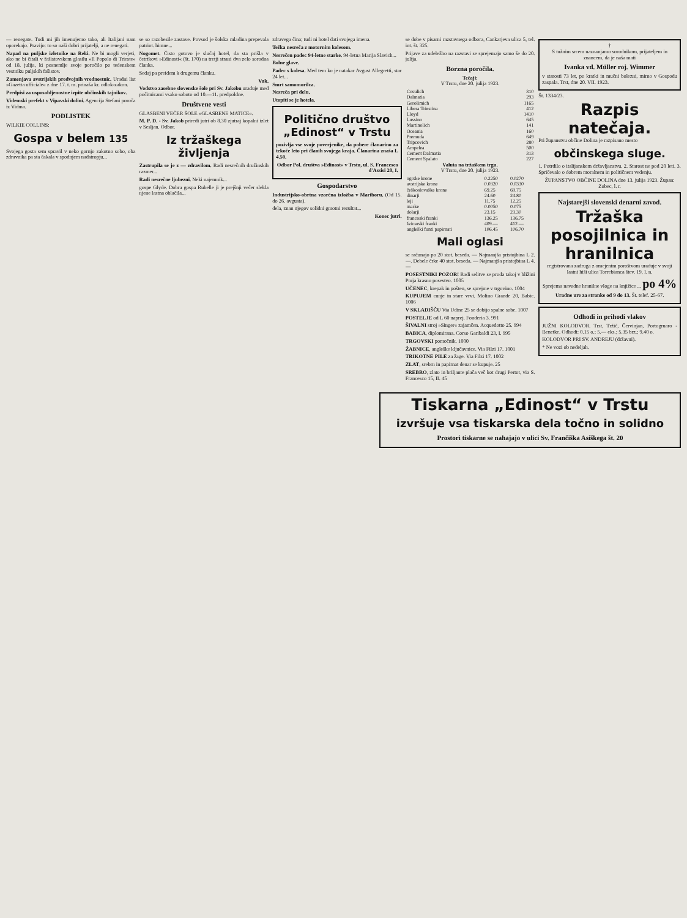— renegate. Tudi mi jih imenujemo tako, ali Italijani nam oporekajo. Pravijo: to so naši dobri prijatelji, a ne renegati.
Napad na puljske izletnike na Reki. Ne bi mogli verjeti, ako ne bi čitali v fašistovskem glasilu »Il Popolo di Trieste« od 18. julija, ki posnemlje svoje poročilo po tedenskem vestniku puljskih fašistov.
Zamenjava avstrijskih predvojnih vrednostnic. Uradni list »Gazetta ufficiale« z dne 17. t. m. prinaša kr. odlok-zakon.
Predpisi za usposobljenostne izpite občinskih tajnikov.
Videmski prefekt v Vipavski dolini. Agencija Stefani poroča iz Vidma.
PODLISTEK
WILKIE COLLINS:
Gospa v belem 135
Svojega gosta sem spravil v neko gornjo zakotno sobo, oba zdravnika pa sta čakala v spodnjem nadstropju...
se so razobesile zastave. Povsod je šolska mladina prepevala patriot. himne...
Nogomet. Čisto gotovo je slučaj hotel, da sta prišla v četrtkovi »Edinosti« (št. 170) na tretji strani dva zelo sorodna članka.
Sedaj pa preidem k drugemu članku.
Vuk.
Vodstvo zasebne slovenske šole pri Sv. Jakobu uraduje med počitnicami vsako soboto od 10.—11. predpoldne.
Društvene vesti
GLASBENI VEČER ŠOLE »GLASBENE MATICE«.
M. P. D. - Sv. Jakob priredi jutri ob 8.30 zjutraj kopalni izlet v Sesljan. Odbor.
Iz tržaškega življenja
Zastrupila se je z — zdravilom. Radi nesrečnih družinskih razmer...
Radi nesrečne ljubezni. Neki najemnik...
gospe Glyde. Dobra gospa Rubelle ji je prejšnji večer slekla njene lastna oblačila...
zdravega čina; tudi ni hotel dati svojega imena.
Težka nesreča z motornim kolesom.
Nesrečen padec 94-letne starke. 94-letna Marija Slavich...
Bolne glave.
Padec s kolesa. Med tem ko je natakar Avgust Allegretti, star 24 let...
Smrt samomorilca.
Nesreča pri delu.
Utopiti se je hotela.
Politično društvo „Edinost“ v Trstu
pozivlja vse svoje poverjenike, da pobere članarino za tekoče leto pri članih svojega kraja. Članarina znaša L 4.50.
Odbor Pol. društva »Edinost« v Trstu, ul. S. Francesco d'Assisi 20, I.
Gospodarstvo
Industrijsko-obrtna vzorčna izložba v Mariboru. (Od 15. do 26. avgusta).
dela, znan njegov solidni gmotni rezultat...
Konec jutri.
se dobe v pisarni razstavnega odbora, Cankarjeva ulica 5, tel. int. št. 325.
Prijave za udeležbo na razstavi se sprejemajo samo še do 20. julija.
Borzna poročila.
Tečaji:
V Trstu, dne 20. julija 1923.
| Cosulich | 310 |
| Dalmatia | 293 |
| Gerolimich | 1165 |
| Libera Triestina | 412 |
| Lloyd | 1410 |
| Lussino | 645 |
| Martinolich | 141 |
| Oceania | 160 |
| Premuda | 649 |
| Tripcovich | 280 |
| Ampelea | 500 |
| Cement Dalmatia | 313 |
| Cement Spalato | 227 |
Valuta na tržaškem trgu.
V Trstu, dne 20. julija 1923.
| ogrske krone | 0.2250 | 0.0270 |
| avstrijske krone | 0.0320 | 0.0330 |
| češkoslovaške krone | 69.25 | 69.75 |
| dinarji | 24.60 | 24.80 |
| leji | 11.75 | 12.25 |
| marke | 0.0050 | 0.075 |
| dolarji | 23.15 | 23.30 |
| francoski franki | 136.25 | 136.75 |
| švicarski franki | 409.— | 412.— |
| angleški funti papirnati | 106.45 | 106.70 |
Mali oglasi
se računajo po 20 stot. beseda. — Najmanjša pristojbina L 2.—. Debele črke 40 stot. beseda. — Najmanjša pristojbina L 4.—
POSESTNIKI POZOR! Radi selitve se proda takoj v bližini Ptuja krasno posestvo. 1005
UČENEC, krepak in pošten, se sprejme v trgovino. 1004
KUPUJEM cunje in stare vrvi. Molino Grande 20, Babic. 1006
V SKLADIŠČU Via Udine 25 se dobijo spalne sobe. 1007
POSTELJE od L 60 naprej. Fonderia 3. 991
ŠIVALNI stroj »Singer« zajamčen. Acquedotto 25. 994
BABICA, diplomirana. Corso Garibaldi 23, I. 995
TRGOVSKI pomočnik. 1000
ŽABNICE, angleške ključavnice. Via Filzi 17. 1001
TRIKOTNE PILE za žage. Via Filzi 17. 1002
ZLAT, srebrn in papirnat denar se kupuje. 25
SREBRO, zlato in briljante plača več kot drugi Pertot, via S. Francesco 15, II. 45
†
S tužnim srcem naznanjamo sorodnikom, prijateljem in znancem, da je naša mati
Ivanka vd. Müller roj. Wimmer
v starosti 73 let, po kratki in mučni bolezni, mirno v Gospodu zaspala. Trst, dne 20. VII. 1923.
Št. 1334/23.
Razpis natečaja.
Pri županstvu občine Dolina je razpisano mesto
občinskega sluge.
1. Potrdilo o italijanskem državljanstvu. 2. Starost ne pod 20 leti. 3. Spričevalo o dobrem moralnem in političnem vedenju.
ŽUPANSTVO OBČINE DOLINA dne 13. julija 1923. Župan: Zobec, l. r.
Najstarejši slovenski denarni zavod.
Tržaška posojilnica in hranilnica
registrovana zadruga z omejenim poroštvom uraduje v svoji lastni hiši ulica Torrebianca štev. 19, I. n.
Sprejema navadne hranilne vloge na knjižice ... po 4%
Uradne ure za stranke od 9 do 13. Št. telef. 25-67.
Odhodi in prihodi vlakov
JUŽNI KOLODVOR. Trst, Tržič, Červinjan, Portogruaro - Benetke. Odhodi: 0.15 o.; 5.— eks.; 5.35 brz.; 9.40 o.
KOLODVOR PRI SV. ANDREJU (državni).
* Ne vozi ob nedeljah.
Tiskarna „Edinost“ v Trstu
izvršuje vsa tiskarska dela točno in solidno
Prostori tiskarne se nahajajo v ulici Sv. Frančiška Asiškega št. 20